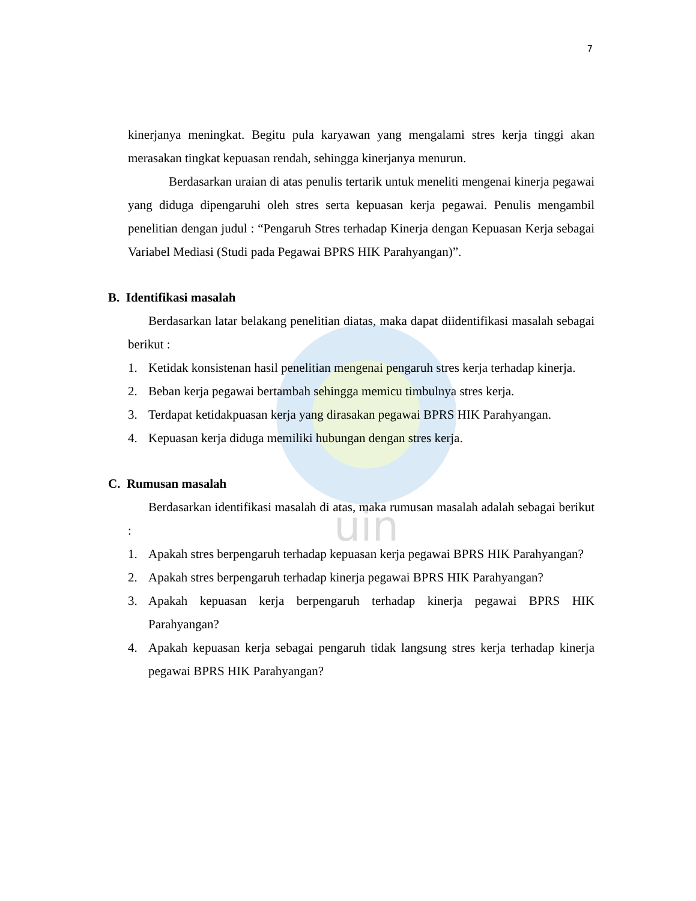uin
7
kinerjanya meningkat. Begitu pula karyawan yang mengalami stres kerja tinggi akan merasakan tingkat kepuasan rendah, sehingga kinerjanya menurun.
Berdasarkan uraian di atas penulis tertarik untuk meneliti mengenai kinerja pegawai yang diduga dipengaruhi oleh stres serta kepuasan kerja pegawai. Penulis mengambil penelitian dengan judul : “Pengaruh Stres terhadap Kinerja dengan Kepuasan Kerja sebagai Variabel Mediasi (Studi pada Pegawai BPRS HIK Parahyangan)”.
B. Identifikasi masalah
Berdasarkan latar belakang penelitian diatas, maka dapat diidentifikasi masalah sebagai berikut :
1. Ketidak konsistenan hasil penelitian mengenai pengaruh stres kerja terhadap kinerja.
2. Beban kerja pegawai bertambah sehingga memicu timbulnya stres kerja.
3. Terdapat ketidakpuasan kerja yang dirasakan pegawai BPRS HIK Parahyangan.
4. Kepuasan kerja diduga memiliki hubungan dengan stres kerja.
C. Rumusan masalah
Berdasarkan identifikasi masalah di atas, maka rumusan masalah adalah sebagai berikut :
1. Apakah stres berpengaruh terhadap kepuasan kerja pegawai BPRS HIK Parahyangan?
2. Apakah stres berpengaruh terhadap kinerja pegawai BPRS HIK Parahyangan?
3. Apakah kepuasan kerja berpengaruh terhadap kinerja pegawai BPRS HIK Parahyangan?
4. Apakah kepuasan kerja sebagai pengaruh tidak langsung stres kerja terhadap kinerja pegawai BPRS HIK Parahyangan?